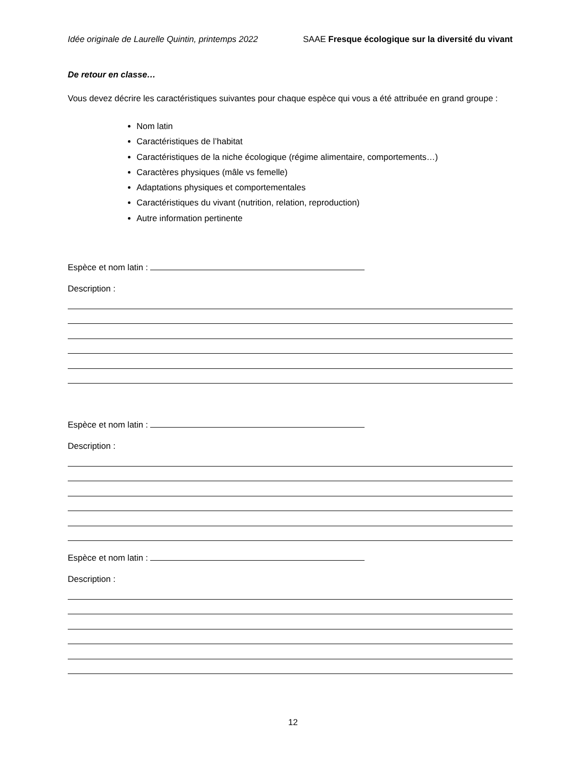Idée originale de Laurelle Quintin, printemps 2022 SAAE Fresque écologique sur la diversité du vivant
De retour en classe…
Vous devez décrire les caractéristiques suivantes pour chaque espèce qui vous a été attribuée en grand groupe :
Nom latin
Caractéristiques de l’habitat
Caractéristiques de la niche écologique (régime alimentaire, comportements…)
Caractères physiques (mâle vs femelle)
Adaptations physiques et comportementales
Caractéristiques du vivant (nutrition, relation, reproduction)
Autre information pertinente
Espèce et nom latin :
Description :
Espèce et nom latin :
Description :
Espèce et nom latin :
Description :
12